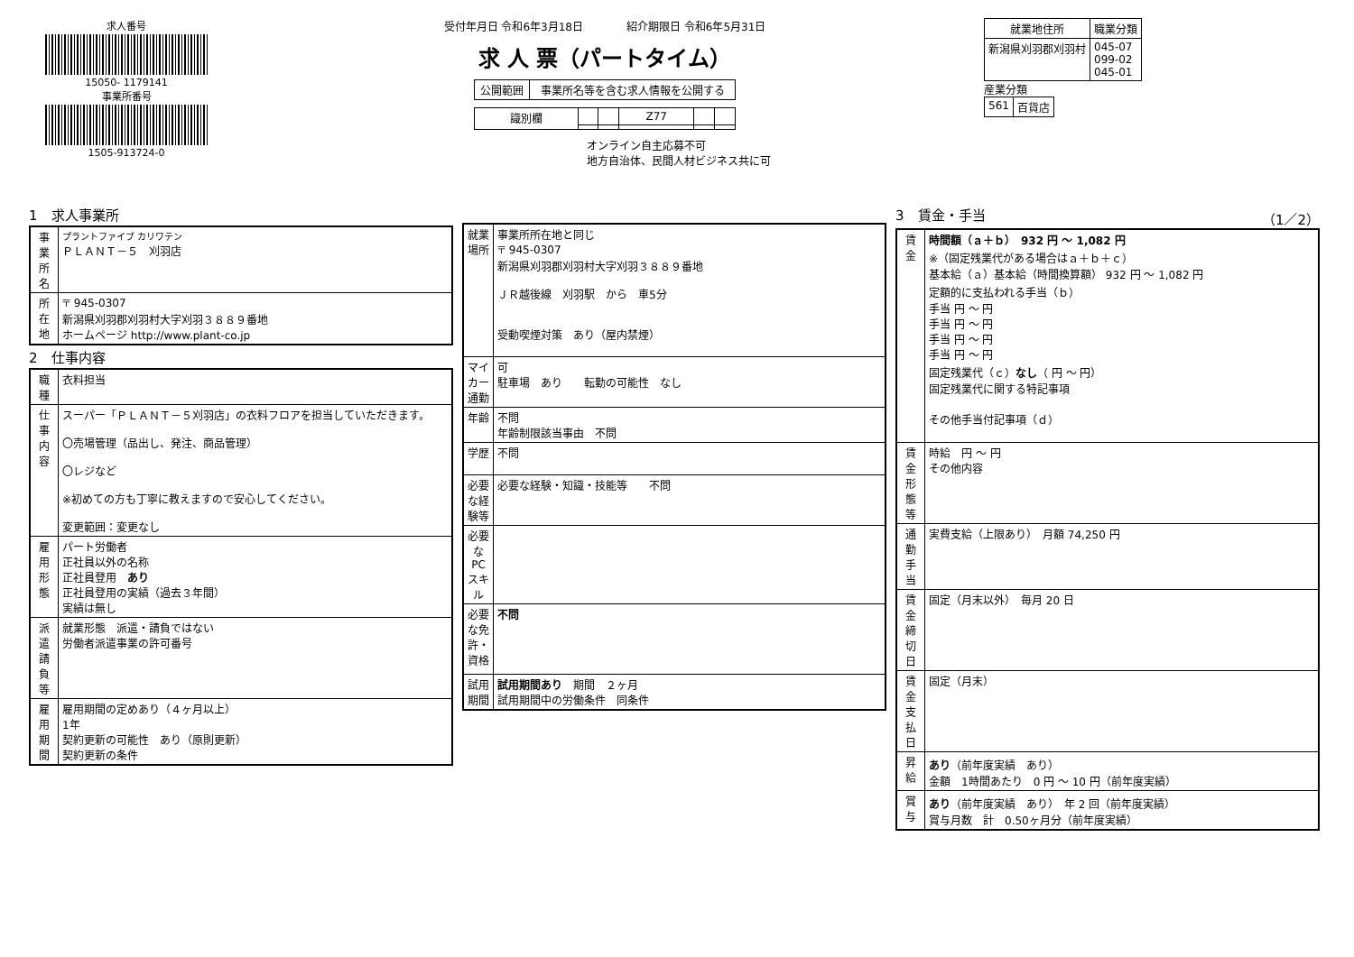求人番号
15050- 1179141
事業所番号
1505-913724-0
受付年月日 令和6年3月18日　　　　紹介期限日 令和6年5月31日
求 人 票（パートタイム）
| 公開範囲 | 事業所名等を含む求人情報を公開する |
| 識別欄 | | | Z77 | | |
オンライン自主応募不可
地方自治体、民間人材ビジネス共に可
| 就業地住所 | 職業分類 |
| --- | --- |
| 新潟県刈羽郡刈羽村 | 045-07 099-02 045-01 |
産業分類
| 561 | 百貨店 |
1　求人事業所
| 事業所名 | プラントファイブ カリワテン ＰＬＡＮＴ－５ 刈羽店 |
| 所在地 | 〒 945-0307 新潟県刈羽郡刈羽村大字刈羽３８８９番地 ホームページ http://www.plant-co.jp |
2　仕事内容
| 職種 | 衣料担当 |
| 仕事内容 | スーパー「ＰＬＡＮＴ－５刈羽店」の衣料フロアを担当していただきます。 〇売場管理（品出し、発注、商品管理） 〇レジなど ※初めての方も丁寧に教えますので安心してください。 変更範囲：変更なし |
| 雇用形態 | パート労働者 正社員以外の名称 正社員登用 あり 正社員登用の実績（過去３年間） 実績は無し |
| 派遣請負等 | 就業形態 派遣・請負ではない 労働者派遣事業の許可番号 |
| 雇用期間 | 雇用期間の定めあり（４ヶ月以上） 1年 契約更新の可能性 あり（原則更新） 契約更新の条件 |
| 就業場所 | 事業所所在地と同じ 〒 945-0307 新潟県刈羽郡刈羽村大字刈羽３８８９番地 ＪＲ越後線 刈羽駅 から 車5分 受動喫煙対策 あり（屋内禁煙） |
| マイカー通勤 | 可 駐車場 あり 転勤の可能性 なし |
| 年齢 | 不問 年齢制限該当事由 不問 |
| 学歴 | 不問 |
| 必要な経験等 | 必要な経験・知識・技能等 不問 |
| 必要なPCスキル | |
| 必要な免許・資格 | 不問 |
| 試用期間 | 試用期間あり 期間 ２ヶ月 試用期間中の労働条件 同条件 |
3　賃金・手当 （1／2）
| 賃金 | 時間額（ａ＋ｂ） 932 円 ～ 1,082 円 ※（固定残業代がある場合はａ＋ｂ＋ｃ） 基本給（ａ）基本給（時間換算額） 932 円 ～ 1,082 円 定額的に支払われる手当（ｂ） 手当 円 ～ 円 手当 円 ～ 円 手当 円 ～ 円 手当 円 ～ 円 固定残業代（ｃ） なし （ 円 ～ 円） 固定残業代に関する特記事項 その他手当付記事項（ｄ） |
| 賃金形態等 | 時給 円 ～ 円 その他内容 |
| 通勤手当 | 実費支給（上限あり） 月額 74,250 円 |
| 賃金締切日 | 固定（月末以外） 毎月 20 日 |
| 賃金支払日 | 固定（月末） |
| 昇給 | あり （前年度実績 あり） 金額 1時間あたり 0 円 ～ 10 円（前年度実績） |
| 賞与 | あり （前年度実績 あり） 年 2 回（前年度実績） 賞与月数 計 0.50ヶ月分（前年度実績） |